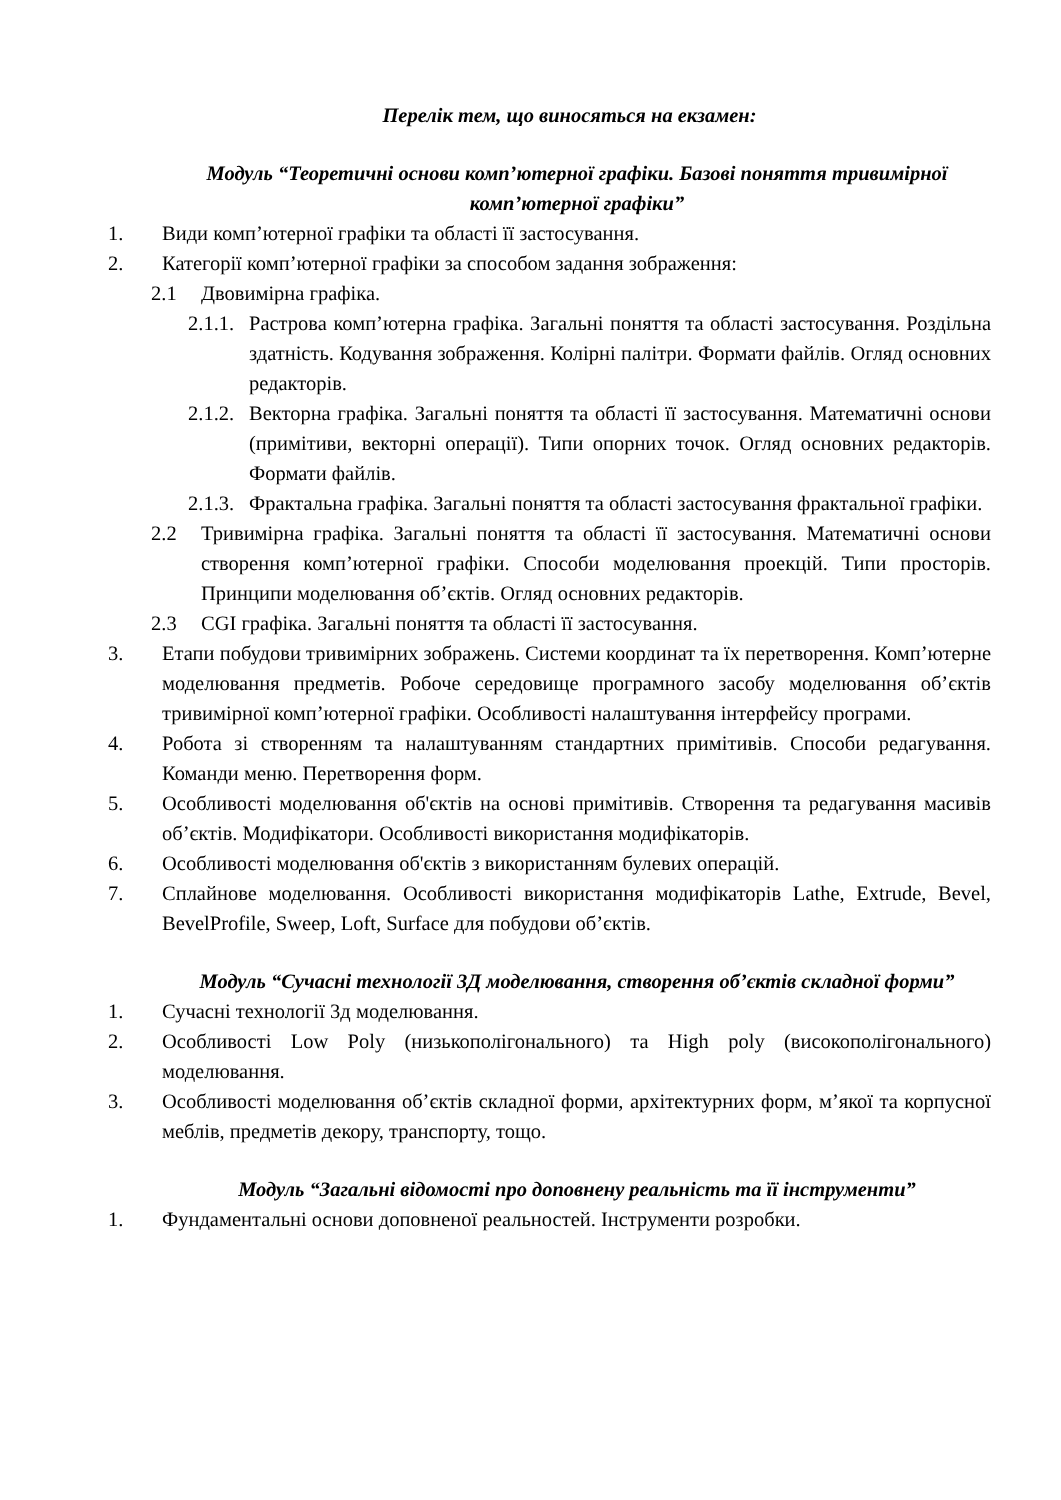Перелік тем, що виносяться на екзамен:
Модуль “Теоретичні основи комп’ютерної графіки. Базові поняття тривимірної комп’ютерної графіки”
1. Види комп’ютерної графіки та області її застосування.
2. Категорії комп’ютерної графіки за способом задання зображення:
2.1 Двовимірна графіка.
2.1.1. Растрова комп’ютерна графіка. Загальні поняття та області застосування. Роздільна здатність. Кодування зображення. Колірні палітри. Формати файлів. Огляд основних редакторів.
2.1.2. Векторна графіка. Загальні поняття та області її застосування. Математичні основи (примітиви, векторні операції). Типи опорних точок. Огляд основних редакторів. Формати файлів.
2.1.3. Фрактальна графіка. Загальні поняття та області застосування фрактальної графіки.
2.2 Тривимірна графіка. Загальні поняття та області її застосування. Математичні основи створення комп’ютерної графіки. Способи моделювання проекцій. Типи просторів. Принципи моделювання об’єктів. Огляд основних редакторів.
2.3 CGI графіка. Загальні поняття та області її застосування.
3. Етапи побудови тривимірних зображень. Системи координат та їх перетворення. Комп’ютерне моделювання предметів. Робоче середовище програмного засобу моделювання об’єктів тривимірної комп’ютерної графіки. Особливості налаштування інтерфейсу програми.
4. Робота зі створенням та налаштуванням стандартних примітивів. Способи редагування. Команди меню. Перетворення форм.
5. Особливості моделювання об'єктів на основі примітивів. Створення та редагування масивів об’єктів. Модифікатори. Особливості використання модифікаторів.
6. Особливості моделювання об'єктів з використанням булевих операцій.
7. Сплайнове моделювання. Особливості використання модифікаторів Lathe, Extrude, Bevel, BevelProfile, Sweep, Loft, Surface для побудови об’єктів.
Модуль “Сучасні технології 3Д моделювання, створення об’єктів складної форми”
1. Сучасні технології 3д моделювання.
2. Особливості Low Poly (низькополігонального) та High poly (високополігонального) моделювання.
3. Особливості моделювання об’єктів складної форми, архітектурних форм, м’якої та корпусної меблів, предметів декору, транспорту, тощо.
Модуль “Загальні відомості про доповнену реальність та її інструменти”
1. Фундаментальні основи доповненої реальностей. Інструменти розробки.